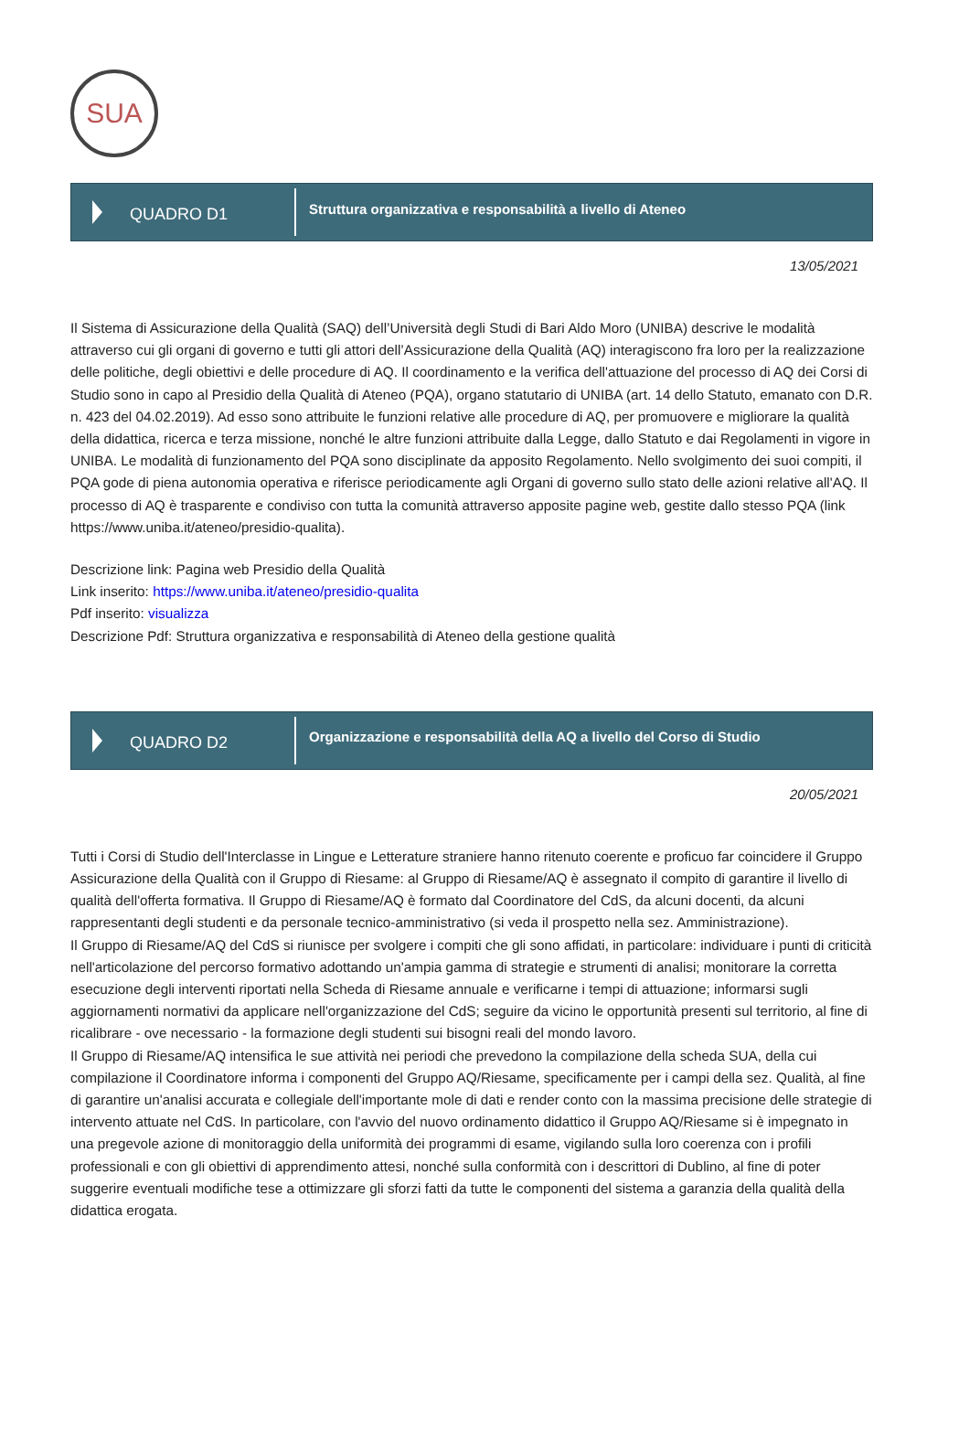SUA
QUADRO D1
Struttura organizzativa e responsabilità a livello di Ateneo
13/05/2021
Il Sistema di Assicurazione della Qualità (SAQ) dell’Università degli Studi di Bari Aldo Moro (UNIBA) descrive le modalità attraverso cui gli organi di governo e tutti gli attori dell’Assicurazione della Qualità (AQ) interagiscono fra loro per la realizzazione delle politiche, degli obiettivi e delle procedure di AQ. Il coordinamento e la verifica dell'attuazione del processo di AQ dei Corsi di Studio sono in capo al Presidio della Qualità di Ateneo (PQA), organo statutario di UNIBA (art. 14 dello Statuto, emanato con D.R. n. 423 del 04.02.2019). Ad esso sono attribuite le funzioni relative alle procedure di AQ, per promuovere e migliorare la qualità della didattica, ricerca e terza missione, nonché le altre funzioni attribuite dalla Legge, dallo Statuto e dai Regolamenti in vigore in UNIBA. Le modalità di funzionamento del PQA sono disciplinate da apposito Regolamento. Nello svolgimento dei suoi compiti, il PQA gode di piena autonomia operativa e riferisce periodicamente agli Organi di governo sullo stato delle azioni relative all'AQ. Il processo di AQ è trasparente e condiviso con tutta la comunità attraverso apposite pagine web, gestite dallo stesso PQA (link https://www.uniba.it/ateneo/presidio-qualita).
Descrizione link: Pagina web Presidio della Qualità
Link inserito: https://www.uniba.it/ateneo/presidio-qualita
Pdf inserito: visualizza
Descrizione Pdf: Struttura organizzativa e responsabilità di Ateneo della gestione qualità
QUADRO D2
Organizzazione e responsabilità della AQ a livello del Corso di Studio
20/05/2021
Tutti i Corsi di Studio dell'Interclasse in Lingue e Letterature straniere hanno ritenuto coerente e proficuo far coincidere il Gruppo Assicurazione della Qualità con il Gruppo di Riesame: al Gruppo di Riesame/AQ è assegnato il compito di garantire il livello di qualità dell'offerta formativa. Il Gruppo di Riesame/AQ è formato dal Coordinatore del CdS, da alcuni docenti, da alcuni rappresentanti degli studenti e da personale tecnico-amministrativo (si veda il prospetto nella sez. Amministrazione).
Il Gruppo di Riesame/AQ del CdS si riunisce per svolgere i compiti che gli sono affidati, in particolare: individuare i punti di criticità nell'articolazione del percorso formativo adottando un'ampia gamma di strategie e strumenti di analisi; monitorare la corretta esecuzione degli interventi riportati nella Scheda di Riesame annuale e verificarne i tempi di attuazione; informarsi sugli aggiornamenti normativi da applicare nell'organizzazione del CdS; seguire da vicino le opportunità presenti sul territorio, al fine di ricalibrare - ove necessario - la formazione degli studenti sui bisogni reali del mondo lavoro.
Il Gruppo di Riesame/AQ intensifica le sue attività nei periodi che prevedono la compilazione della scheda SUA, della cui compilazione il Coordinatore informa i componenti del Gruppo AQ/Riesame, specificamente per i campi della sez. Qualità, al fine di garantire un'analisi accurata e collegiale dell'importante mole di dati e render conto con la massima precisione delle strategie di intervento attuate nel CdS. In particolare, con l'avvio del nuovo ordinamento didattico il Gruppo AQ/Riesame si è impegnato in una pregevole azione di monitoraggio della uniformità dei programmi di esame, vigilando sulla loro coerenza con i profili professionali e con gli obiettivi di apprendimento attesi, nonché sulla conformità con i descrittori di Dublino, al fine di poter suggerire eventuali modifiche tese a ottimizzare gli sforzi fatti da tutte le componenti del sistema a garanzia della qualità della didattica erogata.